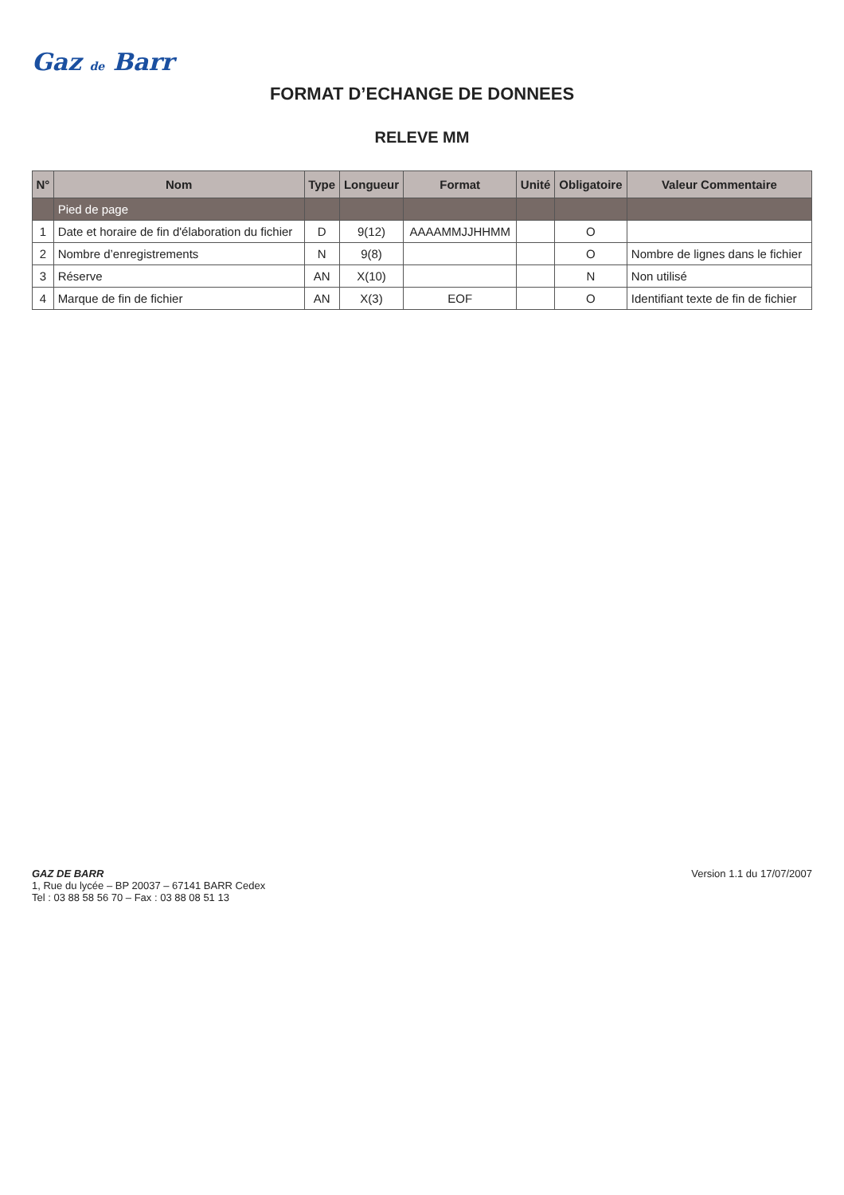Gaz de Barr
FORMAT D’ECHANGE DE DONNEES
RELEVE MM
| N° | Nom | Type | Longueur | Format | Unité | Obligatoire | Valeur Commentaire |
| --- | --- | --- | --- | --- | --- | --- | --- |
| | Pied de page | | | | | | |
| 1 | Date et horaire de fin d'élaboration du fichier | D | 9(12) | AAAAMMJJHHMM | | O | |
| 2 | Nombre d’enregistrements | N | 9(8) | | | O | Nombre de lignes dans le fichier |
| 3 | Réserve | AN | X(10) | | | N | Non utilisé |
| 4 | Marque de fin de fichier | AN | X(3) | EOF | | O | Identifiant texte de fin de fichier |
GAZ DE BARR
1, Rue du lycée – BP 20037 – 67141 BARR Cedex
Tel : 03 88 58 56 70 – Fax : 03 88 08 51 13
Version 1.1 du 17/07/2007